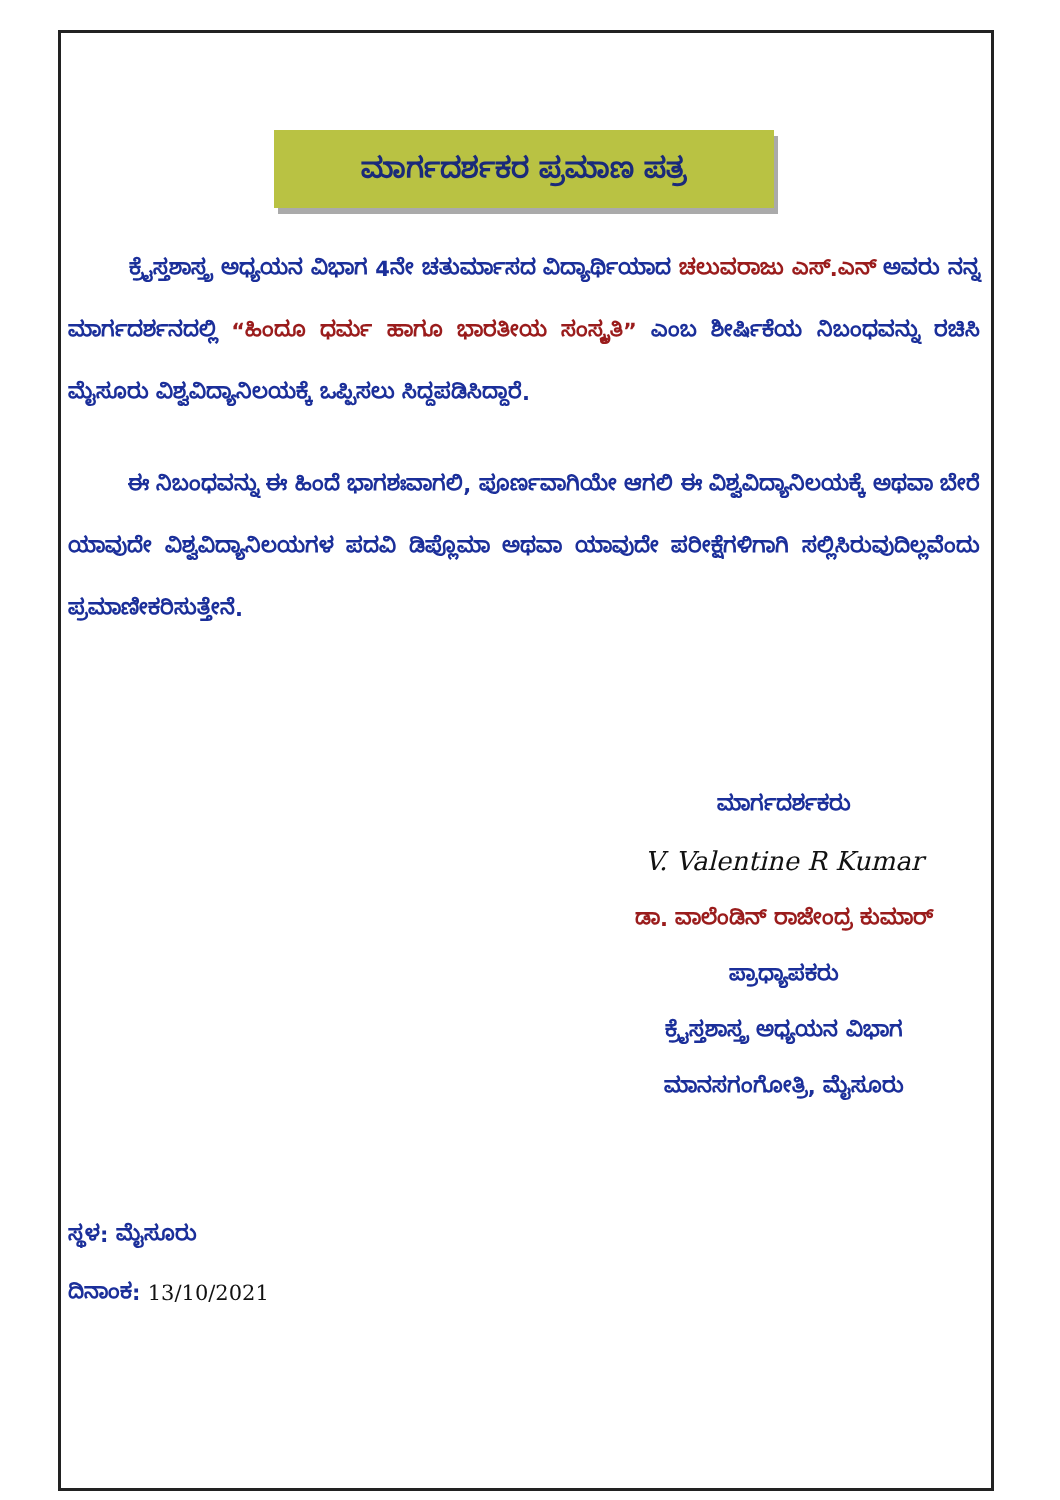ಮಾರ್ಗದರ್ಶಕರ ಪ್ರಮಾಣ ಪತ್ರ
ಕ್ರೈಸ್ತಶಾಸ್ತ್ರ ಅಧ್ಯಯನ ವಿಭಾಗ 4ನೇ ಚತುರ್ಮಾಸದ ವಿದ್ಯಾರ್ಥಿಯಾದ ಚಲುವರಾಜು ಎಸ್.ಎನ್ ಅವರು ನನ್ನ ಮಾರ್ಗದರ್ಶನದಲ್ಲಿ “ಹಿಂದೂ ಧರ್ಮ ಹಾಗೂ ಭಾರತೀಯ ಸಂಸ್ಕೃತಿ” ಎಂಬ ಶೀರ್ಷಿಕೆಯ ನಿಬಂಧವನ್ನು ರಚಿಸಿ ಮೈಸೂರು ವಿಶ್ವವಿದ್ಯಾನಿಲಯಕ್ಕೆ ಒಪ್ಪಿಸಲು ಸಿದ್ದಪಡಿಸಿದ್ದಾರೆ.
ಈ ನಿಬಂಧವನ್ನು ಈ ಹಿಂದೆ ಭಾಗಶಃವಾಗಲಿ, ಪೂರ್ಣವಾಗಿಯೇ ಆಗಲಿ ಈ ವಿಶ್ವವಿದ್ಯಾನಿಲಯಕ್ಕೆ ಅಥವಾ ಬೇರೆ ಯಾವುದೇ ವಿಶ್ವವಿದ್ಯಾನಿಲಯಗಳ ಪದವಿ ಡಿಪ್ಲೊಮಾ ಅಥವಾ ಯಾವುದೇ ಪರೀಕ್ಷೆಗಳಿಗಾಗಿ ಸಲ್ಲಿಸಿರುವುದಿಲ್ಲವೆಂದು ಪ್ರಮಾಣೀಕರಿಸುತ್ತೇನೆ.
ಮಾರ್ಗದರ್ಶಕರು
V. Valentine R Kumar
ಡಾ. ವಾಲೆಂಡಿನ್ ರಾಜೇಂದ್ರ ಕುಮಾರ್
ಪ್ರಾಧ್ಯಾಪಕರು
ಕ್ರೈಸ್ತಶಾಸ್ತ್ರ ಅಧ್ಯಯನ ವಿಭಾಗ
ಮಾನಸಗಂಗೋತ್ರಿ, ಮೈಸೂರು
ಸ್ಥಳ: ಮೈಸೂರು
ದಿನಾಂಕ: 13/10/2021